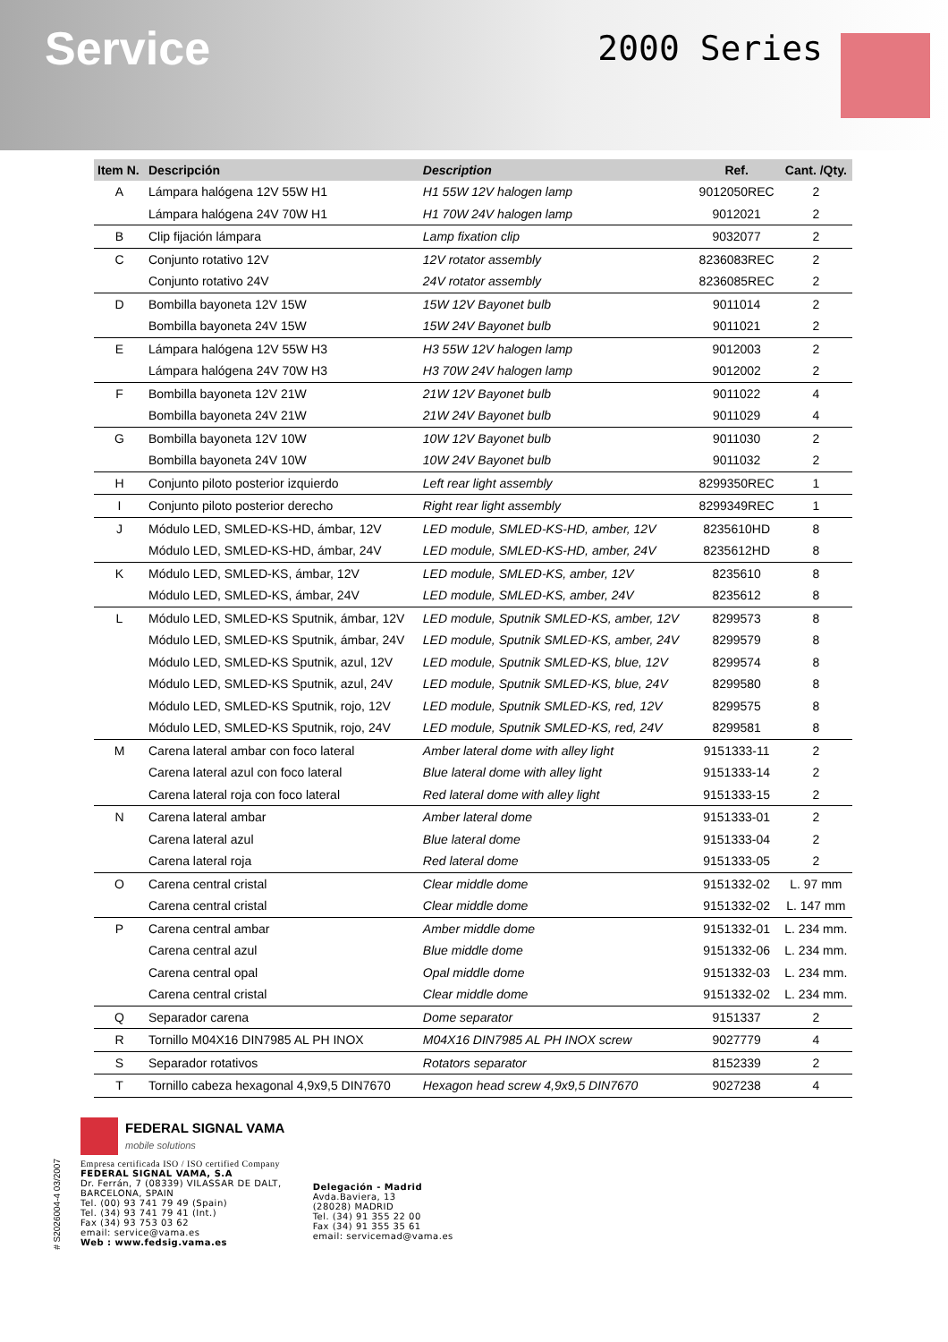Service
2000 Series
| Item N. | Descripción | Description | Ref. | Cant. /Qty. |
| --- | --- | --- | --- | --- |
| A | Lámpara halógena 12V 55W H1 | H1 55W 12V halogen lamp | 9012050REC | 2 |
| | Lámpara halógena 24V 70W H1 | H1 70W 24V halogen lamp | 9012021 | 2 |
| B | Clip fijación lámpara | Lamp fixation clip | 9032077 | 2 |
| C | Conjunto rotativo 12V | 12V rotator assembly | 8236083REC | 2 |
| | Conjunto rotativo 24V | 24V rotator assembly | 8236085REC | 2 |
| D | Bombilla bayoneta 12V 15W | 15W 12V Bayonet bulb | 9011014 | 2 |
| | Bombilla bayoneta 24V 15W | 15W 24V Bayonet bulb | 9011021 | 2 |
| E | Lámpara halógena 12V 55W H3 | H3 55W 12V halogen lamp | 9012003 | 2 |
| | Lámpara halógena 24V 70W H3 | H3 70W 24V halogen lamp | 9012002 | 2 |
| F | Bombilla bayoneta 12V 21W | 21W 12V Bayonet bulb | 9011022 | 4 |
| | Bombilla bayoneta 24V 21W | 21W 24V Bayonet bulb | 9011029 | 4 |
| G | Bombilla bayoneta 12V 10W | 10W 12V Bayonet bulb | 9011030 | 2 |
| | Bombilla bayoneta 24V 10W | 10W 24V Bayonet bulb | 9011032 | 2 |
| H | Conjunto piloto posterior izquierdo | Left rear light assembly | 8299350REC | 1 |
| I | Conjunto piloto posterior derecho | Right rear light assembly | 8299349REC | 1 |
| J | Módulo LED, SMLED-KS-HD, ámbar, 12V | LED module, SMLED-KS-HD, amber, 12V | 8235610HD | 8 |
| | Módulo LED, SMLED-KS-HD, ámbar, 24V | LED module, SMLED-KS-HD, amber, 24V | 8235612HD | 8 |
| K | Módulo LED, SMLED-KS, ámbar, 12V | LED module, SMLED-KS, amber, 12V | 8235610 | 8 |
| | Módulo LED, SMLED-KS, ámbar, 24V | LED module, SMLED-KS, amber, 24V | 8235612 | 8 |
| L | Módulo LED, SMLED-KS Sputnik, ámbar, 12V | LED module, Sputnik SMLED-KS, amber, 12V | 8299573 | 8 |
| | Módulo LED, SMLED-KS Sputnik, ámbar, 24V | LED module, Sputnik SMLED-KS, amber, 24V | 8299579 | 8 |
| | Módulo LED, SMLED-KS Sputnik, azul, 12V | LED module, Sputnik SMLED-KS, blue, 12V | 8299574 | 8 |
| | Módulo LED, SMLED-KS Sputnik, azul, 24V | LED module, Sputnik SMLED-KS, blue, 24V | 8299580 | 8 |
| | Módulo LED, SMLED-KS Sputnik, rojo, 12V | LED module, Sputnik SMLED-KS, red, 12V | 8299575 | 8 |
| | Módulo LED, SMLED-KS Sputnik, rojo, 24V | LED module, Sputnik SMLED-KS, red, 24V | 8299581 | 8 |
| M | Carena lateral ambar con foco lateral | Amber lateral dome with alley light | 9151333-11 | 2 |
| | Carena lateral azul con foco lateral | Blue lateral dome with alley light | 9151333-14 | 2 |
| | Carena lateral roja con foco lateral | Red lateral dome with alley light | 9151333-15 | 2 |
| N | Carena lateral ambar | Amber lateral dome | 9151333-01 | 2 |
| | Carena lateral azul | Blue lateral dome | 9151333-04 | 2 |
| | Carena lateral roja | Red lateral dome | 9151333-05 | 2 |
| O | Carena central cristal | Clear middle dome | 9151332-02 | L. 97 mm |
| | Carena central cristal | Clear middle dome | 9151332-02 | L. 147 mm |
| P | Carena central ambar | Amber middle dome | 9151332-01 | L. 234 mm. |
| | Carena central azul | Blue middle dome | 9151332-06 | L. 234 mm. |
| | Carena central opal | Opal middle dome | 9151332-03 | L. 234 mm. |
| | Carena central cristal | Clear middle dome | 9151332-02 | L. 234 mm. |
| Q | Separador carena | Dome separator | 9151337 | 2 |
| R | Tornillo M04X16 DIN7985 AL PH INOX | M04X16 DIN7985 AL PH INOX screw | 9027779 | 4 |
| S | Separador rotativos | Rotators separator | 8152339 | 2 |
| T | Tornillo cabeza hexagonal 4,9x9,5 DIN7670 | Hexagon head screw 4,9x9,5 DIN7670 | 9027238 | 4 |
FEDERAL SIGNAL VAMA
mobile solutions
Empresa certificada ISO / ISO certified Company
FEDERAL SIGNAL VAMA, S.A
Dr. Ferrán, 7 (08339) VILASSAR DE DALT,
BARCELONA, SPAIN
Tel. (00) 93 741 79 49 (Spain)
Tel. (34) 93 741 79 41 (Int.)
Fax (34) 93 753 03 62
email: service@vama.es
Web : www.fedsig.vama.es
Delegación - Madrid
Avda.Baviera, 13
(28028) MADRID
Tel. (34) 91 355 22 00
Fax (34) 91 355 35 61
email: servicemad@vama.es
# S2026004-4 03/2007